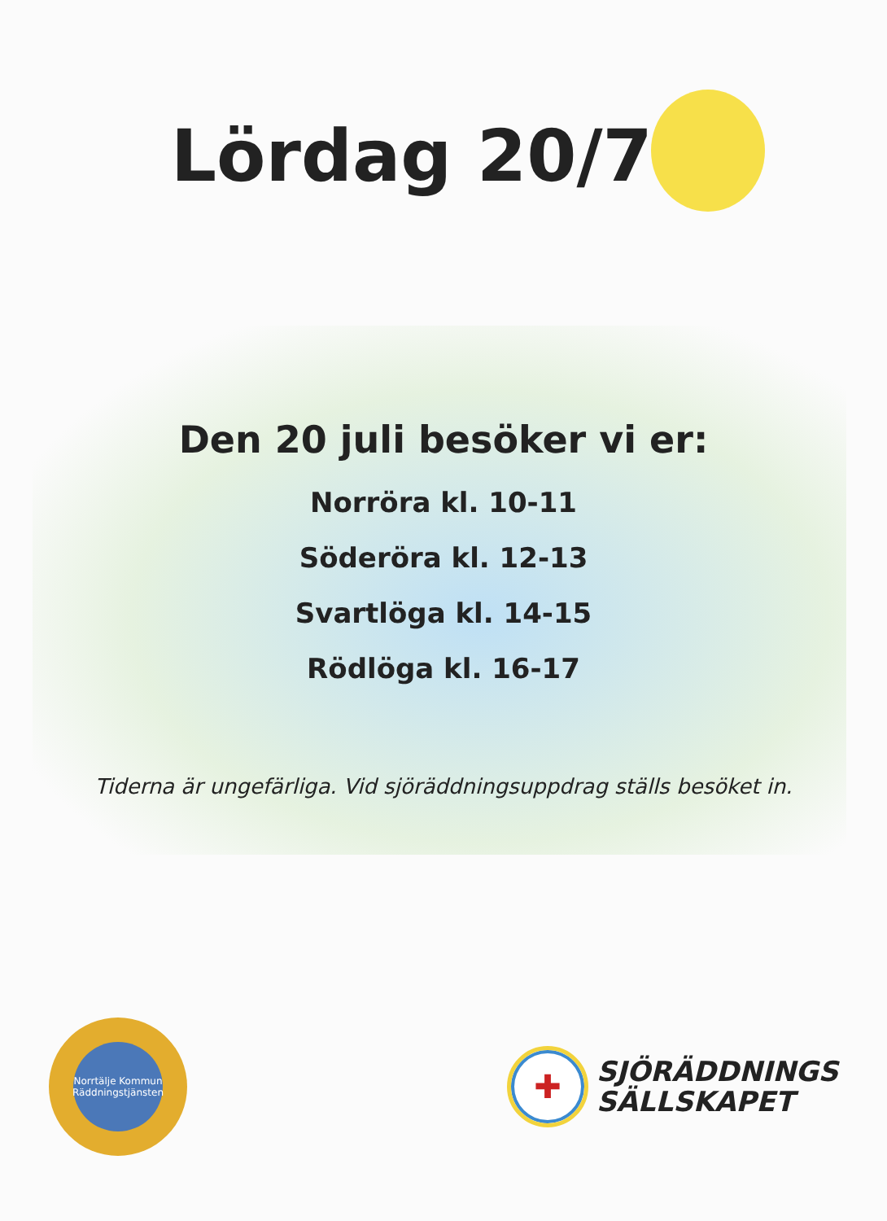Lördag 20/7
Den 20 juli besöker vi er:
Norröra kl. 10-11
Söderöra kl. 12-13
Svartlöga kl. 14-15
Rödlöga kl. 16-17
Tiderna är ungefärliga. Vid sjöräddningsuppdrag ställs besöket in.
Norrtälje Kommun
Räddningstjänsten
✚
SJÖRÄDDNINGS
SÄLLSKAPET